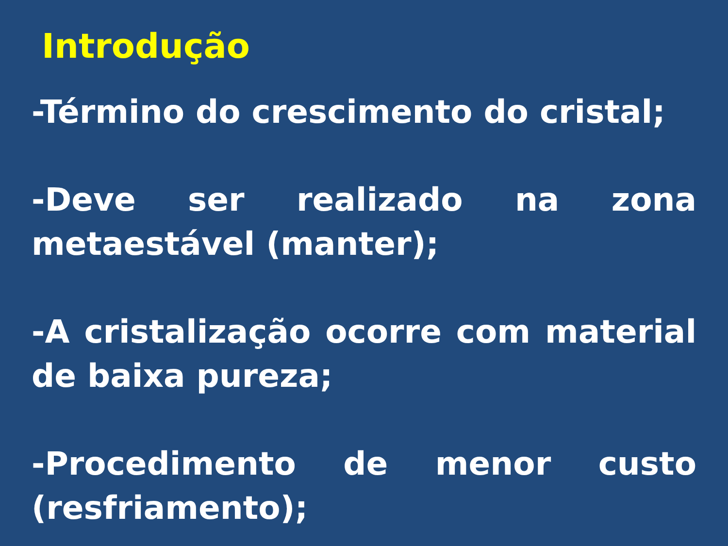Introdução
-Término do crescimento do cristal;
-Deve ser realizado na zona metaestável (manter);
-A cristalização ocorre com material de baixa pureza;
-Procedimento de menor custo (resfriamento);